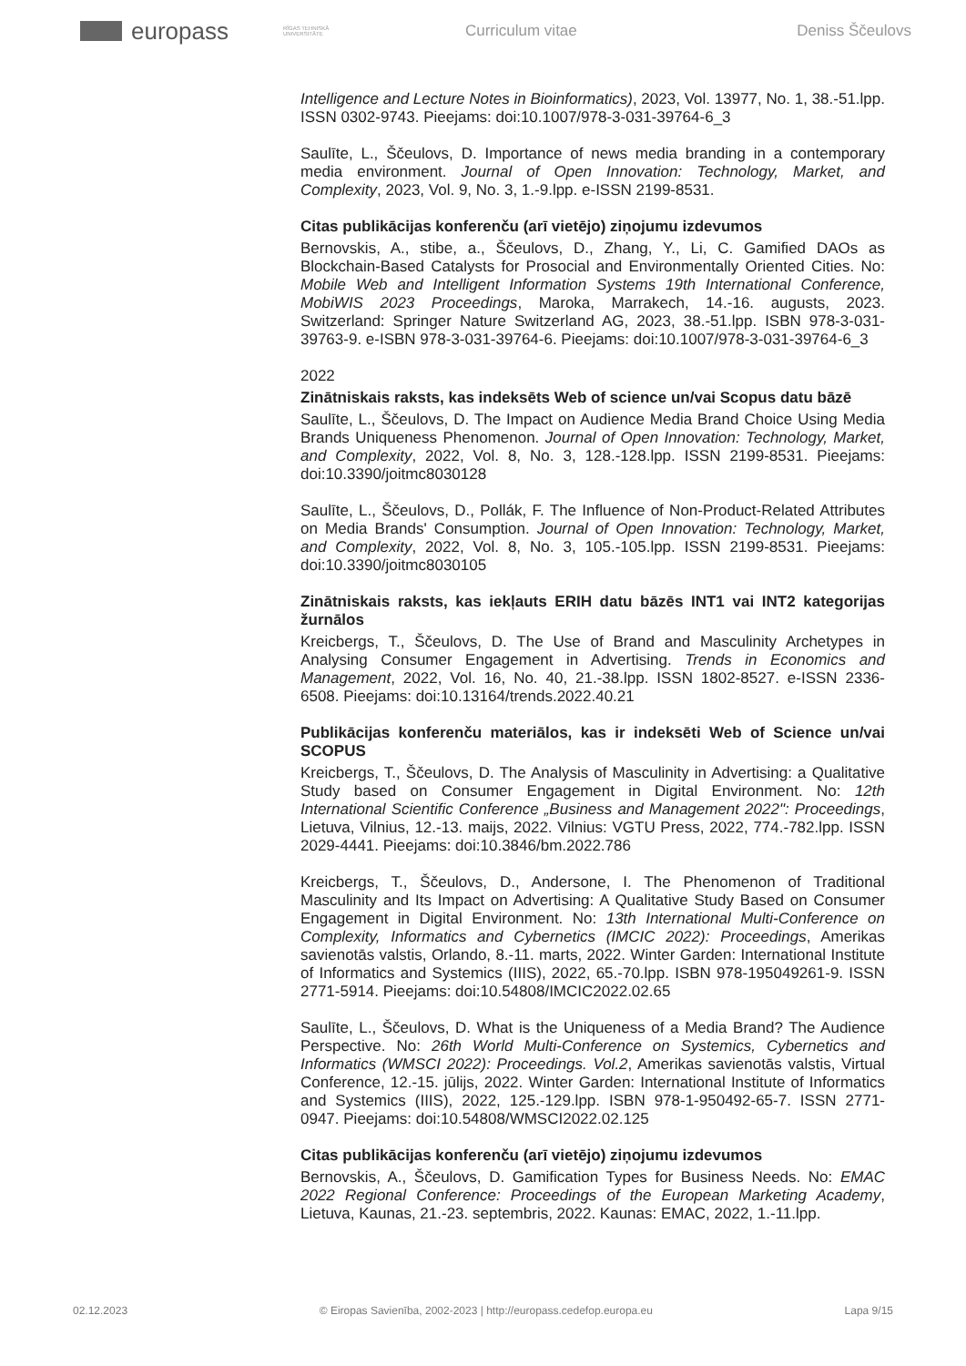europass RĪGAS TEHNISKĀ UNIVERSITĀTE Curriculum vitae Deniss Ščeulovs
Intelligence and Lecture Notes in Bioinformatics), 2023, Vol. 13977, No. 1, 38.-51.lpp. ISSN 0302-9743. Pieejams: doi:10.1007/978-3-031-39764-6_3
Saulīte, L., Ščeulovs, D. Importance of news media branding in a contemporary media environment. Journal of Open Innovation: Technology, Market, and Complexity, 2023, Vol. 9, No. 3, 1.-9.lpp. e-ISSN 2199-8531.
Citas publikācijas konferenču (arī vietējo) ziņojumu izdevumos
Bernovskis, A., stibe, a., Ščeulovs, D., Zhang, Y., Li, C. Gamified DAOs as Blockchain-Based Catalysts for Prosocial and Environmentally Oriented Cities. No: Mobile Web and Intelligent Information Systems 19th International Conference, MobiWIS 2023 Proceedings, Maroka, Marrakech, 14.-16. augusts, 2023. Switzerland: Springer Nature Switzerland AG, 2023, 38.-51.lpp. ISBN 978-3-031-39763-9. e-ISBN 978-3-031-39764-6. Pieejams: doi:10.1007/978-3-031-39764-6_3
2022
Zinātniskais raksts, kas indeksēts Web of science un/vai Scopus datu bāzē
Saulīte, L., Ščeulovs, D. The Impact on Audience Media Brand Choice Using Media Brands Uniqueness Phenomenon. Journal of Open Innovation: Technology, Market, and Complexity, 2022, Vol. 8, No. 3, 128.-128.lpp. ISSN 2199-8531. Pieejams: doi:10.3390/joitmc8030128
Saulīte, L., Ščeulovs, D., Pollák, F. The Influence of Non-Product-Related Attributes on Media Brands' Consumption. Journal of Open Innovation: Technology, Market, and Complexity, 2022, Vol. 8, No. 3, 105.-105.lpp. ISSN 2199-8531. Pieejams: doi:10.3390/joitmc8030105
Zinātniskais raksts, kas iekļauts ERIH datu bāzēs INT1 vai INT2 kategorijas žurnālos
Kreicbergs, T., Ščeulovs, D. The Use of Brand and Masculinity Archetypes in Analysing Consumer Engagement in Advertising. Trends in Economics and Management, 2022, Vol. 16, No. 40, 21.-38.lpp. ISSN 1802-8527. e-ISSN 2336-6508. Pieejams: doi:10.13164/trends.2022.40.21
Publikācijas konferenču materiālos, kas ir indeksēti Web of Science un/vai SCOPUS
Kreicbergs, T., Ščeulovs, D. The Analysis of Masculinity in Advertising: a Qualitative Study based on Consumer Engagement in Digital Environment. No: 12th International Scientific Conference „Business and Management 2022": Proceedings, Lietuva, Vilnius, 12.-13. maijs, 2022. Vilnius: VGTU Press, 2022, 774.-782.lpp. ISSN 2029-4441. Pieejams: doi:10.3846/bm.2022.786
Kreicbergs, T., Ščeulovs, D., Andersone, I. The Phenomenon of Traditional Masculinity and Its Impact on Advertising: A Qualitative Study Based on Consumer Engagement in Digital Environment. No: 13th International Multi-Conference on Complexity, Informatics and Cybernetics (IMCIC 2022): Proceedings, Amerikas savienotās valstis, Orlando, 8.-11. marts, 2022. Winter Garden: International Institute of Informatics and Systemics (IIIS), 2022, 65.-70.lpp. ISBN 978-195049261-9. ISSN 2771-5914. Pieejams: doi:10.54808/IMCIC2022.02.65
Saulīte, L., Ščeulovs, D. What is the Uniqueness of a Media Brand? The Audience Perspective. No: 26th World Multi-Conference on Systemics, Cybernetics and Informatics (WMSCI 2022): Proceedings. Vol.2, Amerikas savienotās valstis, Virtual Conference, 12.-15. jūlijs, 2022. Winter Garden: International Institute of Informatics and Systemics (IIIS), 2022, 125.-129.lpp. ISBN 978-1-950492-65-7. ISSN 2771-0947. Pieejams: doi:10.54808/WMSCI2022.02.125
Citas publikācijas konferenču (arī vietējo) ziņojumu izdevumos
Bernovskis, A., Ščeulovs, D. Gamification Types for Business Needs. No: EMAC 2022 Regional Conference: Proceedings of the European Marketing Academy, Lietuva, Kaunas, 21.-23. septembris, 2022. Kaunas: EMAC, 2022, 1.-11.lpp.
02.12.2023 © Eiropas Savienība, 2002-2023 | http://europass.cedefop.europa.eu Lapa 9/15